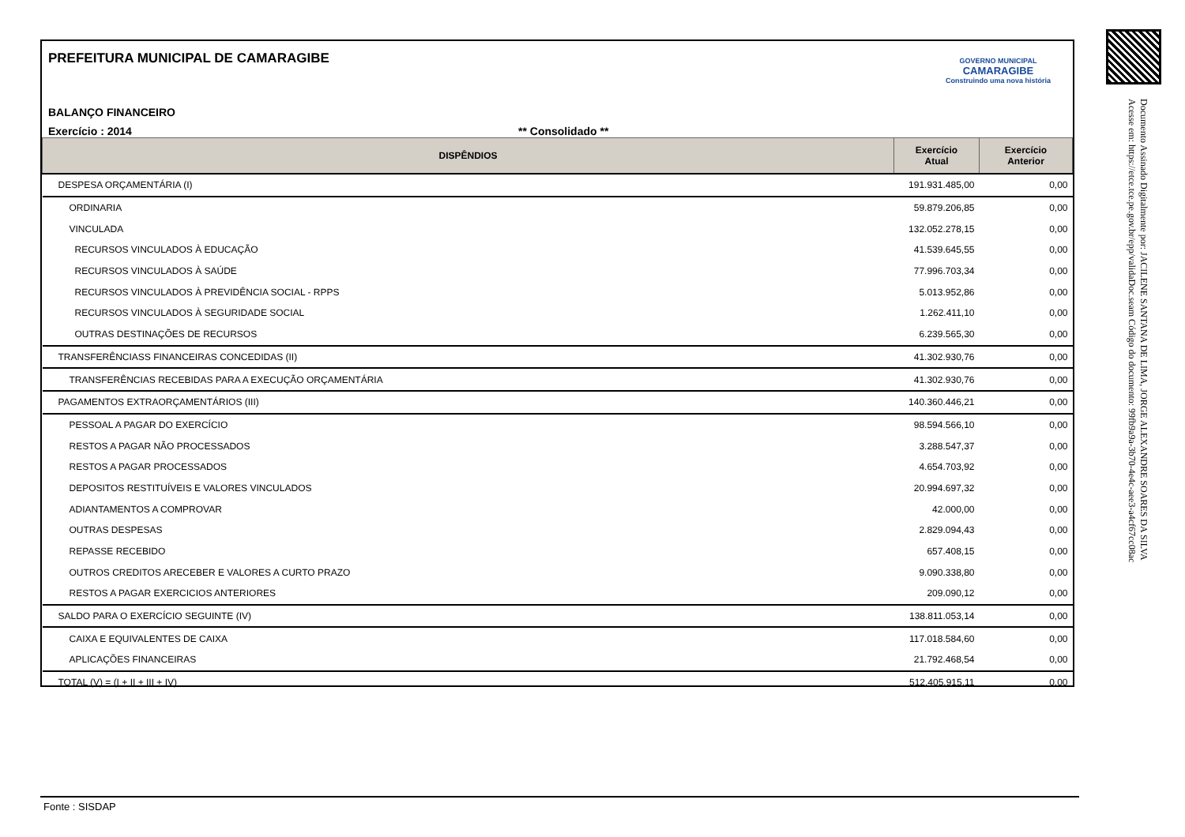Documento Assinado Digitalmente por: JACILENE SANTANA DE LIMA, JORGE ALEXANDRE SOARES DA SILVA
Acesse em: https://etce.tce.pe.gov.br/epp/validaDoc.seam Código do documento: 99fb9a9a-3b70-4e4c-aee3-a4cf67cc08ac
PREFEITURA MUNICIPAL DE CAMARAGIBE
BALANÇO FINANCEIRO
Exercício : 2014 ** Consolidado **
GOVERNO MUNICIPAL
CAMARAGIBE
Construindo uma nova história
| DISPÊNDIOS | Exercício Atual | Exercício Anterior |
| --- | --- | --- |
| DESPESA ORÇAMENTÁRIA (I) | 191.931.485,00 | 0,00 |
| ORDINARIA | 59.879.206,85 | 0,00 |
| VINCULADA | 132.052.278,15 | 0,00 |
| RECURSOS VINCULADOS À EDUCAÇÃO | 41.539.645,55 | 0,00 |
| RECURSOS VINCULADOS À SAÚDE | 77.996.703,34 | 0,00 |
| RECURSOS VINCULADOS À PREVIDÊNCIA SOCIAL - RPPS | 5.013.952,86 | 0,00 |
| RECURSOS VINCULADOS À SEGURIDADE SOCIAL | 1.262.411,10 | 0,00 |
| OUTRAS DESTINAÇÕES DE RECURSOS | 6.239.565,30 | 0,00 |
| TRANSFERÊNCIASS FINANCEIRAS CONCEDIDAS (II) | 41.302.930,76 | 0,00 |
| TRANSFERÊNCIAS RECEBIDAS PARA A EXECUÇÃO ORÇAMENTÁRIA | 41.302.930,76 | 0,00 |
| PAGAMENTOS EXTRAORÇAMENTÁRIOS (III) | 140.360.446,21 | 0,00 |
| PESSOAL A PAGAR DO EXERCÍCIO | 98.594.566,10 | 0,00 |
| RESTOS A PAGAR NÃO PROCESSADOS | 3.288.547,37 | 0,00 |
| RESTOS A PAGAR PROCESSADOS | 4.654.703,92 | 0,00 |
| DEPOSITOS RESTITUÍVEIS E VALORES VINCULADOS | 20.994.697,32 | 0,00 |
| ADIANTAMENTOS A COMPROVAR | 42.000,00 | 0,00 |
| OUTRAS DESPESAS | 2.829.094,43 | 0,00 |
| REPASSE RECEBIDO | 657.408,15 | 0,00 |
| OUTROS CREDITOS ARECEBER E VALORES A CURTO PRAZO | 9.090.338,80 | 0,00 |
| RESTOS A PAGAR EXERCICIOS ANTERIORES | 209.090,12 | 0,00 |
| SALDO PARA O EXERCÍCIO SEGUINTE (IV) | 138.811.053,14 | 0,00 |
| CAIXA E EQUIVALENTES DE CAIXA | 117.018.584,60 | 0,00 |
| APLICAÇÕES FINANCEIRAS | 21.792.468,54 | 0,00 |
| TOTAL (V) = (I + II + III + IV) | 512.405.915,11 | 0,00 |
Fonte : SISDAP